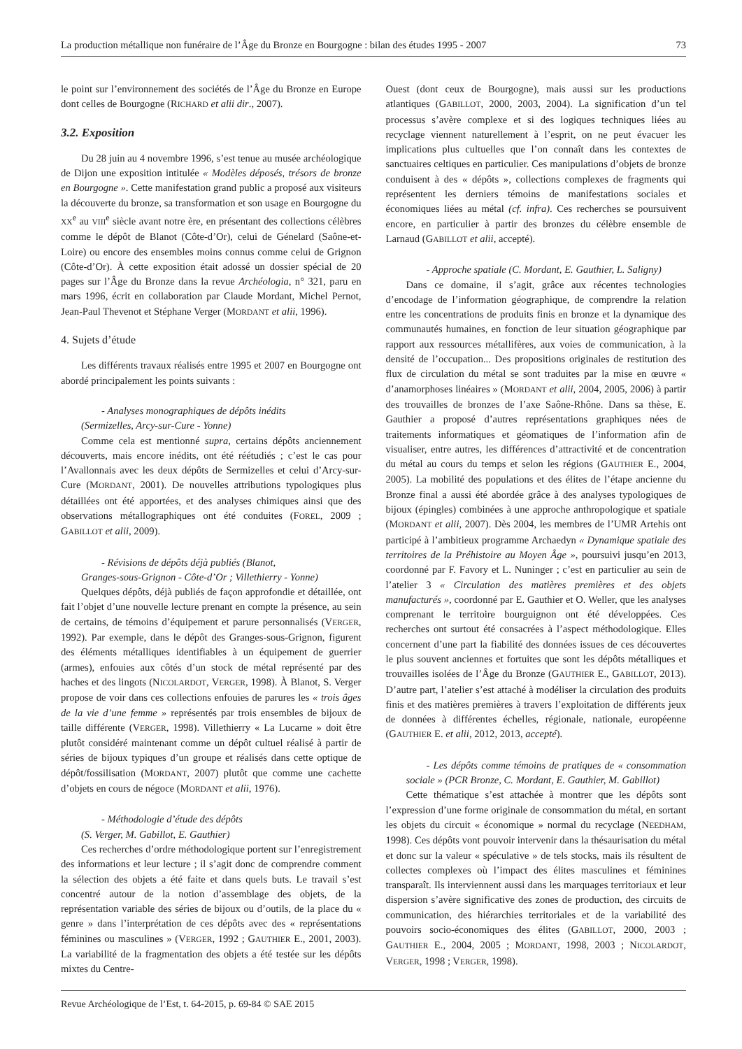La production métallique non funéraire de l’Âge du Bronze en Bourgogne : bilan des études 1995 - 2007 73
le point sur l’environnement des sociétés de l’Âge du Bronze en Europe dont celles de Bourgogne (RICHARD et alii dir., 2007).
3.2. Exposition
Du 28 juin au 4 novembre 1996, s’est tenue au musée archéologique de Dijon une exposition intitulée « Modèles déposés, trésors de bronze en Bourgogne ». Cette manifestation grand public a proposé aux visiteurs la découverte du bronze, sa transformation et son usage en Bourgogne du XX<sup>e</sup> au VIII<sup>e</sup> siècle avant notre ère, en présentant des collections célèbres comme le dépôt de Blanot (Côte-d’Or), celui de Génelard (Saône-et-Loire) ou encore des ensembles moins connus comme celui de Grignon (Côte-d’Or). À cette exposition était adossé un dossier spécial de 20 pages sur l’Âge du Bronze dans la revue Archéologia, n° 321, paru en mars 1996, écrit en collaboration par Claude Mordant, Michel Pernot, Jean-Paul Thevenot et Stéphane Verger (MORDANT et alii, 1996).
4. Sujets d’étude
Les différents travaux réalisés entre 1995 et 2007 en Bourgogne ont abordé principalement les points suivants :
- Analyses monographiques de dépôts inédits
(Sermizelles, Arcy-sur-Cure - Yonne)
Comme cela est mentionné supra, certains dépôts anciennement découverts, mais encore inédits, ont été réétudiés ; c’est le cas pour l’Avallonnais avec les deux dépôts de Sermizelles et celui d’Arcy-sur-Cure (MORDANT, 2001). De nouvelles attributions typologiques plus détaillées ont été apportées, et des analyses chimiques ainsi que des observations métallographiques ont été conduites (FOREL, 2009 ; GABILLOT et alii, 2009).
- Révisions de dépôts déjà publiés (Blanot,
Granges-sous-Grignon - Côte-d’Or ; Villethierry - Yonne)
Quelques dépôts, déjà publiés de façon approfondie et détaillée, ont fait l’objet d’une nouvelle lecture prenant en compte la présence, au sein de certains, de témoins d’équipement et parure personnalisés (VERGER, 1992). Par exemple, dans le dépôt des Granges-sous-Grignon, figurent des éléments métalliques identifiables à un équipement de guerrier (armes), enfouies aux côtés d’un stock de métal représenté par des haches et des lingots (NICOLARDOT, VERGER, 1998). À Blanot, S. Verger propose de voir dans ces collections enfouies de parures les « trois âges de la vie d’une femme » représentés par trois ensembles de bijoux de taille différente (VERGER, 1998). Villethierry « La Lucarne » doit être plutôt considéré maintenant comme un dépôt cultuel réalisé à partir de séries de bijoux typiques d’un groupe et réalisés dans cette optique de dépôt/fossilisation (MORDANT, 2007) plutôt que comme une cachette d’objets en cours de négoce (MORDANT et alii, 1976).
- Méthodologie d’étude des dépôts
(S. Verger, M. Gabillot, E. Gauthier)
Ces recherches d’ordre méthodologique portent sur l’enregistrement des informations et leur lecture ; il s’agit donc de comprendre comment la sélection des objets a été faite et dans quels buts. Le travail s’est concentré autour de la notion d’assemblage des objets, de la représentation variable des séries de bijoux ou d’outils, de la place du « genre » dans l’interprétation de ces dépôts avec des « représentations féminines ou masculines » (VERGER, 1992 ; GAUTHIER E., 2001, 2003). La variabilité de la fragmentation des objets a été testée sur les dépôts mixtes du Centre-
Ouest (dont ceux de Bourgogne), mais aussi sur les productions atlantiques (GABILLOT, 2000, 2003, 2004). La signification d’un tel processus s’avère complexe et si des logiques techniques liées au recyclage viennent naturellement à l’esprit, on ne peut évacuer les implications plus cultuelles que l’on connaît dans les contextes de sanctuaires celtiques en particulier. Ces manipulations d’objets de bronze conduisent à des « dépôts », collections complexes de fragments qui représentent les derniers témoins de manifestations sociales et économiques liées au métal (cf. infra). Ces recherches se poursuivent encore, en particulier à partir des bronzes du célèbre ensemble de Larnaud (GABILLOT et alii, accepté).
- Approche spatiale (C. Mordant, E. Gauthier, L. Saligny)
Dans ce domaine, il s’agit, grâce aux récentes technologies d’encodage de l’information géographique, de comprendre la relation entre les concentrations de produits finis en bronze et la dynamique des communautés humaines, en fonction de leur situation géographique par rapport aux ressources métallifères, aux voies de communication, à la densité de l’occupation... Des propositions originales de restitution des flux de circulation du métal se sont traduites par la mise en œuvre « d’anamorphoses linéaires » (MORDANT et alii, 2004, 2005, 2006) à partir des trouvailles de bronzes de l’axe Saône-Rhône. Dans sa thèse, E. Gauthier a proposé d’autres représentations graphiques nées de traitements informatiques et géomatiques de l’information afin de visualiser, entre autres, les différences d’attractivité et de concentration du métal au cours du temps et selon les régions (GAUTHIER E., 2004, 2005). La mobilité des populations et des élites de l’étape ancienne du Bronze final a aussi été abordée grâce à des analyses typologiques de bijoux (épingles) combinées à une approche anthropologique et spatiale (MORDANT et alii, 2007). Dès 2004, les membres de l’UMR Artehis ont participé à l’ambitieux programme Archaedyn « Dynamique spatiale des territoires de la Préhistoire au Moyen Âge », poursuivi jusqu’en 2013, coordonné par F. Favory et L. Nuninger ; c’est en particulier au sein de l’atelier 3 « Circulation des matières premières et des objets manufacturés », coordonné par E. Gauthier et O. Weller, que les analyses comprenant le territoire bourguignon ont été développées. Ces recherches ont surtout été consacrées à l’aspect méthodologique. Elles concernent d’une part la fiabilité des données issues de ces découvertes le plus souvent anciennes et fortuites que sont les dépôts métalliques et trouvailles isolées de l’Âge du Bronze (GAUTHIER E., GABILLOT, 2013). D’autre part, l’atelier s’est attaché à modéliser la circulation des produits finis et des matières premières à travers l’exploitation de différents jeux de données à différentes échelles, régionale, nationale, européenne (GAUTHIER E. et alii, 2012, 2013, accepté).
- Les dépôts comme témoins de pratiques de « consommation sociale » (PCR Bronze, C. Mordant, E. Gauthier, M. Gabillot)
Cette thématique s’est attachée à montrer que les dépôts sont l’expression d’une forme originale de consommation du métal, en sortant les objets du circuit « économique » normal du recyclage (NEEDHAM, 1998). Ces dépôts vont pouvoir intervenir dans la thésaurisation du métal et donc sur la valeur « spéculative » de tels stocks, mais ils résultent de collectes complexes où l’impact des élites masculines et féminines transparaît. Ils interviennent aussi dans les marquages territoriaux et leur dispersion s’avère significative des zones de production, des circuits de communication, des hiérarchies territoriales et de la variabilité des pouvoirs socio-économiques des élites (GABILLOT, 2000, 2003 ; GAUTHIER E., 2004, 2005 ; MORDANT, 1998, 2003 ; NICOLARDOT, VERGER, 1998 ; VERGER, 1998).
Revue Archéologique de l’Est, t. 64-2015, p. 69-84 © SAE 2015